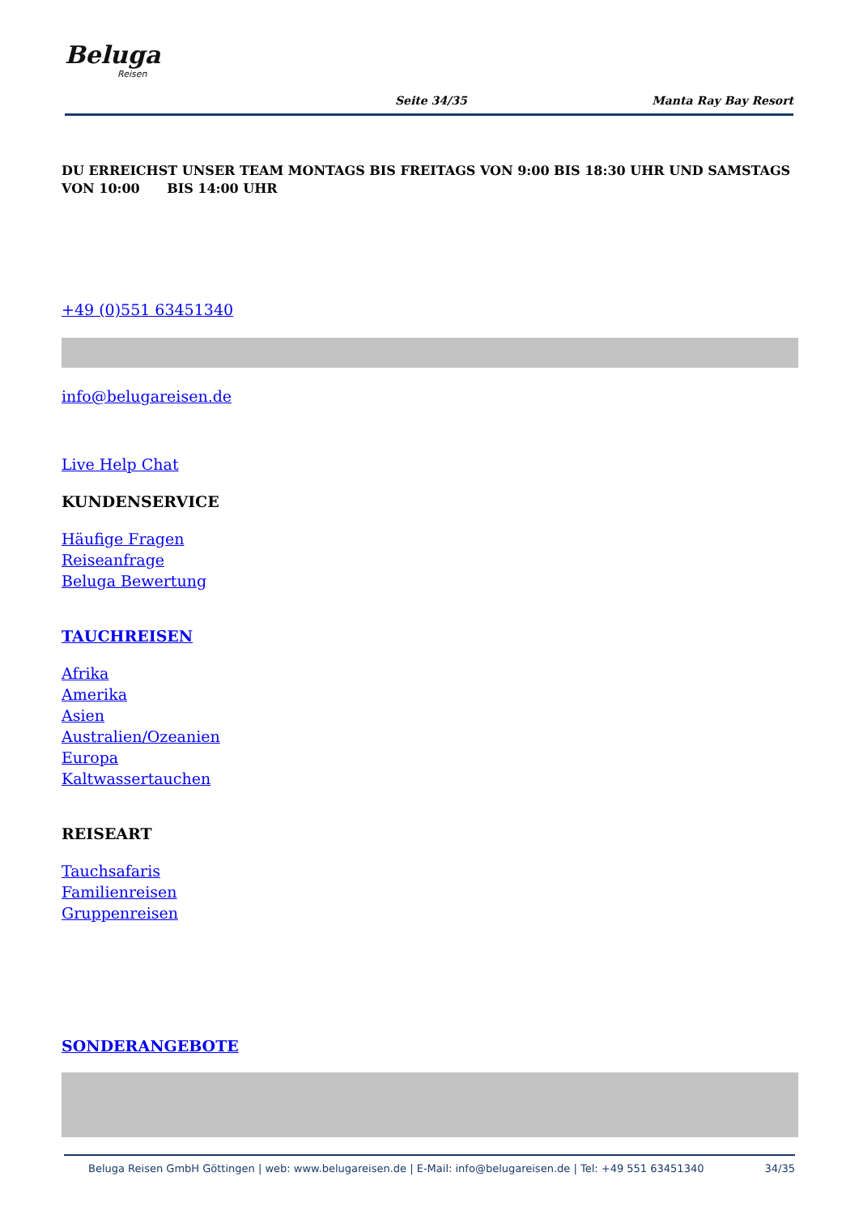Beluga
Reisen
Seite 34/35 Manta Ray Bay Resort
DU ERREICHST UNSER TEAM MONTAGS BIS FREITAGS VON 9:00 BIS 18:30 UHR UND SAMSTAGS VON 10:00 BIS 14:00 UHR
+49 (0)551 63451340
info@belugareisen.de
Live Help Chat
KUNDENSERVICE
Häufige Fragen
Reiseanfrage
Beluga Bewertung
TAUCHREISEN
Afrika
Amerika
Asien
Australien/Ozeanien
Europa
Kaltwassertauchen
REISEART
Tauchsafaris
Familienreisen
Gruppenreisen
SONDERANGEBOTE
Beluga Reisen GmbH Göttingen | web: www.belugareisen.de | E-Mail: info@belugareisen.de | Tel: +49 551 63451340 34/35